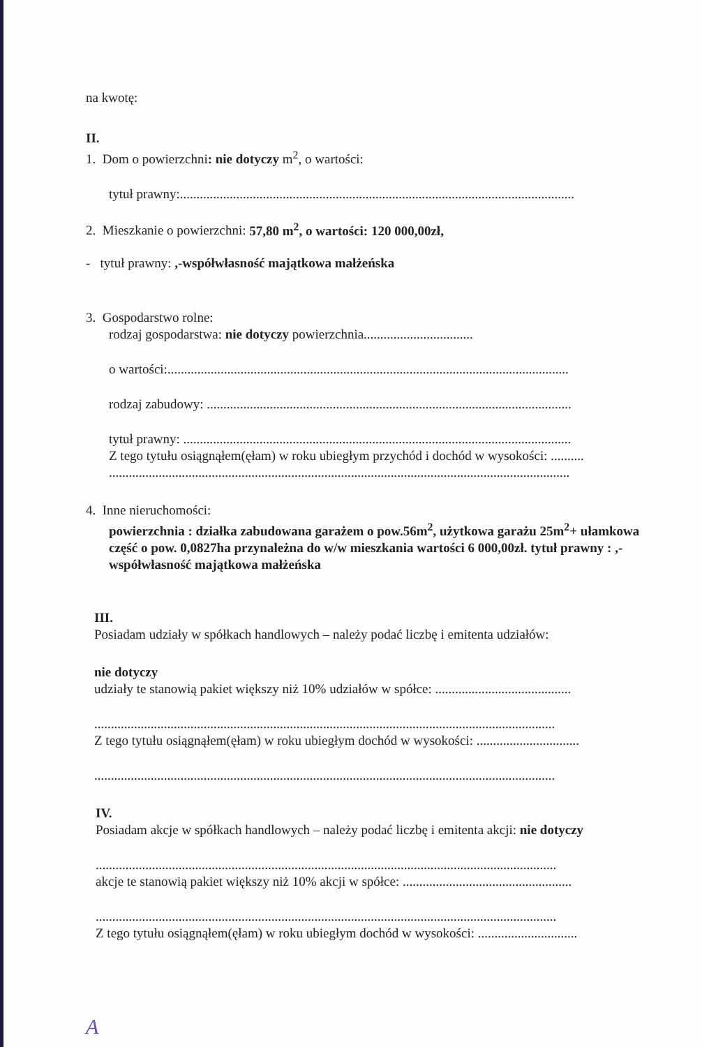na kwotę:
II.
1. Dom o powierzchni: nie dotyczy m<sup>2</sup>, o wartości:
tytuł prawny:.......................................................................................................................
2. Mieszkanie o powierzchni: 57,80 m<sup>2</sup>, o wartości: 120 000,00zł,
- tytuł prawny: ,-współwłasność majątkowa małżeńska
3. Gospodarstwo rolne:
rodzaj gospodarstwa: nie dotyczy powierzchnia.................................
o wartości:.........................................................................................................................
rodzaj zabudowy: ..............................................................................................................
tytuł prawny: .....................................................................................................................
Z tego tytułu osiągnąłem(ęłam) w roku ubiegłym przychód i dochód w wysokości: ..........
...........................................................................................................................................
4. Inne nieruchomości:
powierzchnia : działka zabudowana garażem o pow.56m<sup>2</sup>, użytkowa garażu 25m<sup>2</sup>+ ułamkowa część o pow. 0,0827ha przynależna do w/w mieszkania wartości 6 000,00zł. tytuł prawny : ,-współwłasność majątkowa małżeńska
III.
Posiadam udziały w spółkach handlowych – należy podać liczbę i emitenta udziałów:
nie dotyczy
udziały te stanowią pakiet większy niż 10% udziałów w spółce: .........................................
...........................................................................................................................................
Z tego tytułu osiągnąłem(ęłam) w roku ubiegłym dochód w wysokości: ...............................
...........................................................................................................................................
IV.
Posiadam akcje w spółkach handlowych – należy podać liczbę i emitenta akcji: nie dotyczy
...........................................................................................................................................
akcje te stanowią pakiet większy niż 10% akcji w spółce: ...................................................
...........................................................................................................................................
Z tego tytułu osiągnąłem(ęłam) w roku ubiegłym dochód w wysokości: ..............................
A